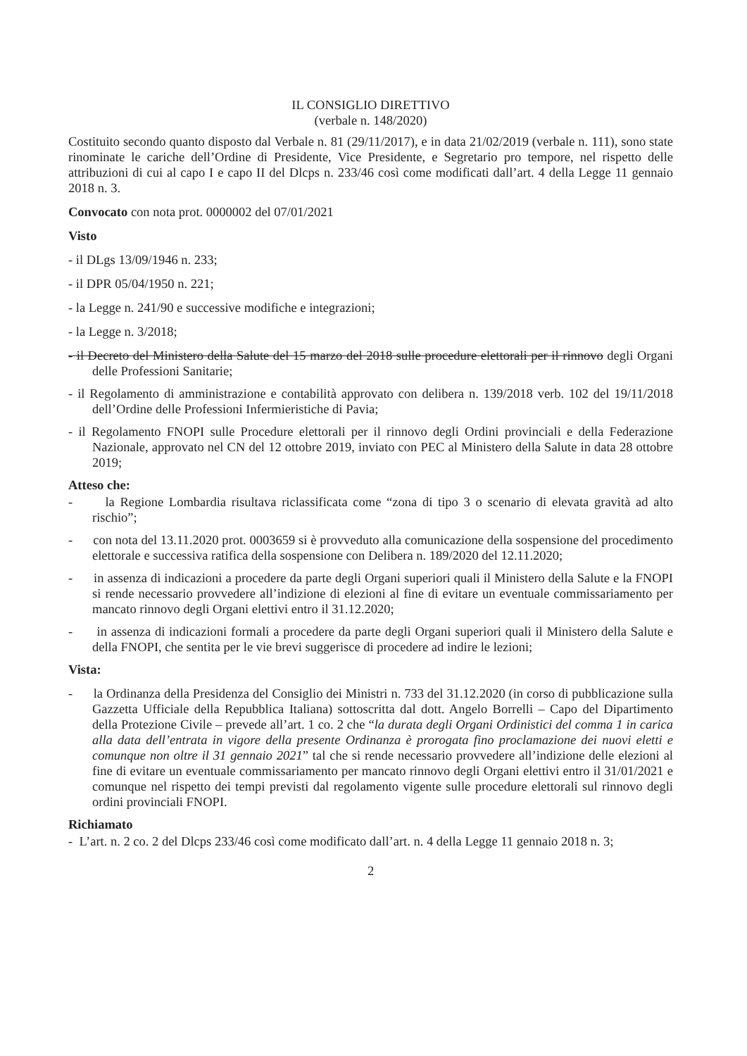IL CONSIGLIO DIRETTIVO
(verbale n. 148/2020)
Costituito secondo quanto disposto dal Verbale n. 81 (29/11/2017), e in data 21/02/2019 (verbale n. 111), sono state rinominate le cariche dell’Ordine di Presidente, Vice Presidente, e Segretario pro tempore, nel rispetto delle attribuzioni di cui al capo I e capo II del Dlcps n. 233/46 così come modificati dall’art. 4 della Legge 11 gennaio 2018 n. 3.
Convocato con nota prot. 0000002 del 07/01/2021
Visto
- il DLgs 13/09/1946 n. 233;
- il DPR 05/04/1950 n. 221;
- la Legge n. 241/90 e successive modifiche e integrazioni;
- la Legge n. 3/2018;
- il Decreto del Ministero della Salute del 15 marzo del 2018 sulle procedure elettorali per il rinnovo degli Organi delle Professioni Sanitarie;
- il Regolamento di amministrazione e contabilità approvato con delibera n. 139/2018 verb. 102 del 19/11/2018 dell’Ordine delle Professioni Infermieristiche di Pavia;
- il Regolamento FNOPI sulle Procedure elettorali per il rinnovo degli Ordini provinciali e della Federazione Nazionale, approvato nel CN del 12 ottobre 2019, inviato con PEC al Ministero della Salute in data 28 ottobre 2019;
Atteso che:
- la Regione Lombardia risultava riclassificata come “zona di tipo 3 o scenario di elevata gravità ad alto rischio”;
- con nota del 13.11.2020 prot. 0003659 si è provveduto alla comunicazione della sospensione del procedimento elettorale e successiva ratifica della sospensione con Delibera n. 189/2020 del 12.11.2020;
- in assenza di indicazioni a procedere da parte degli Organi superiori quali il Ministero della Salute e la FNOPI si rende necessario provvedere all’indizione di elezioni al fine di evitare un eventuale commissariamento per mancato rinnovo degli Organi elettivi entro il 31.12.2020;
- in assenza di indicazioni formali a procedere da parte degli Organi superiori quali il Ministero della Salute e della FNOPI, che sentita per le vie brevi suggerisce di procedere ad indire le lezioni;
Vista:
- la Ordinanza della Presidenza del Consiglio dei Ministri n. 733 del 31.12.2020 (in corso di pubblicazione sulla Gazzetta Ufficiale della Repubblica Italiana) sottoscritta dal dott. Angelo Borrelli – Capo del Dipartimento della Protezione Civile – prevede all’art. 1 co. 2 che “la durata degli Organi Ordinistici del comma 1 in carica alla data dell’entrata in vigore della presente Ordinanza è prorogata fino proclamazione dei nuovi eletti e comunque non oltre il 31 gennaio 2021” tal che si rende necessario provvedere all’indizione delle elezioni al fine di evitare un eventuale commissariamento per mancato rinnovo degli Organi elettivi entro il 31/01/2021 e comunque nel rispetto dei tempi previsti dal regolamento vigente sulle procedure elettorali sul rinnovo degli ordini provinciali FNOPI.
Richiamato
- L’art. n. 2 co. 2 del Dlcps 233/46 così come modificato dall’art. n. 4 della Legge 11 gennaio 2018 n. 3;
2